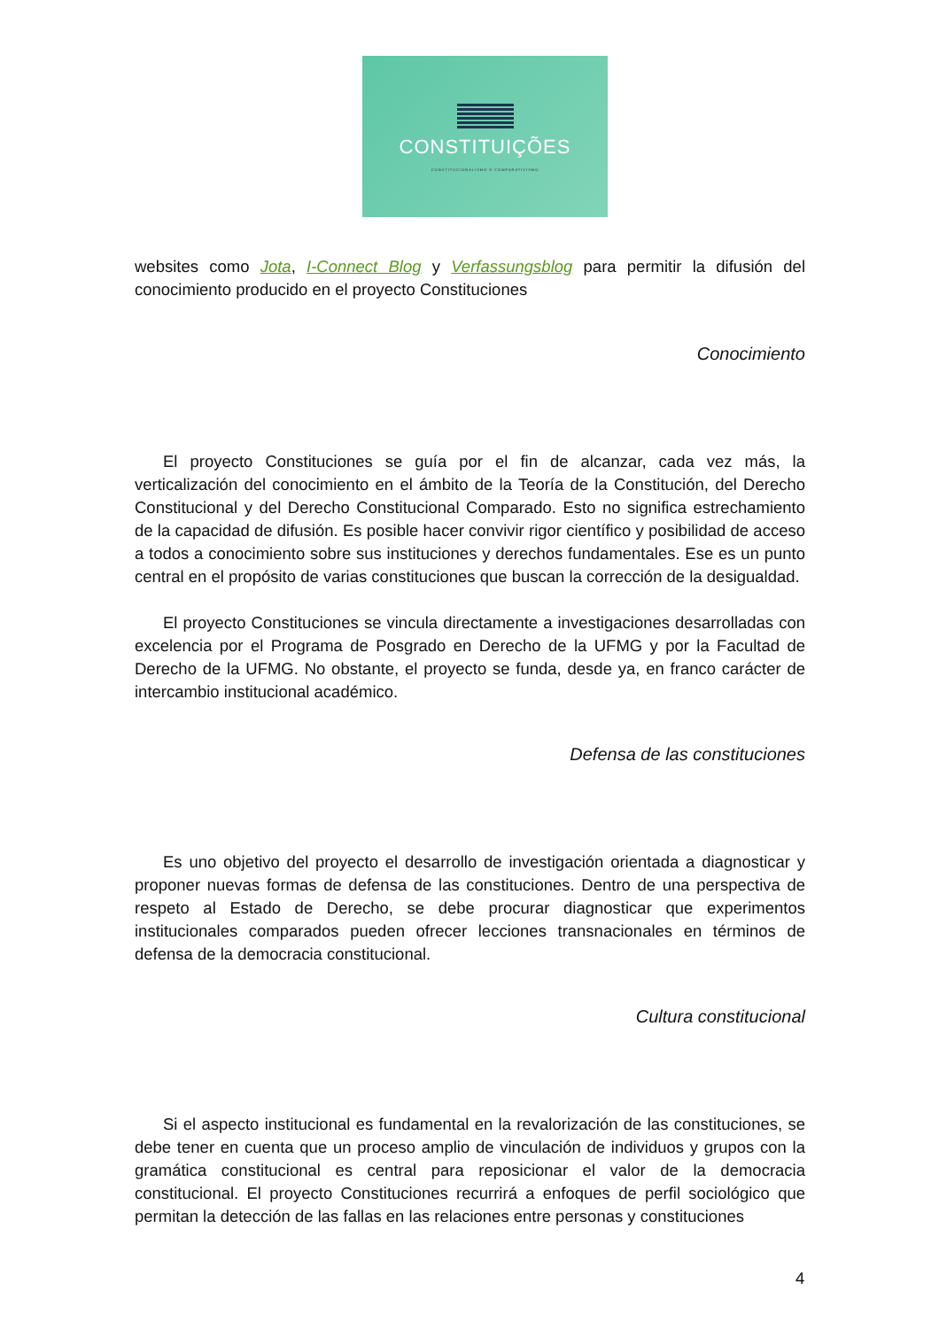CONSTITUIÇÕES
CONSTITUCIONALISMO E COMPARATIVISMO
websites como Jota, I-Connect Blog y Verfassungsblog para permitir la difusión del conocimiento producido en el proyecto Constituciones
Conocimiento
El proyecto Constituciones se guía por el fin de alcanzar, cada vez más, la verticalización del conocimiento en el ámbito de la Teoría de la Constitución, del Derecho Constitucional y del Derecho Constitucional Comparado. Esto no significa estrechamiento de la capacidad de difusión. Es posible hacer convivir rigor científico y posibilidad de acceso a todos a conocimiento sobre sus instituciones y derechos fundamentales. Ese es un punto central en el propósito de varias constituciones que buscan la corrección de la desigualdad.
El proyecto Constituciones se vincula directamente a investigaciones desarrolladas con excelencia por el Programa de Posgrado en Derecho de la UFMG y por la Facultad de Derecho de la UFMG. No obstante, el proyecto se funda, desde ya, en franco carácter de intercambio institucional académico.
Defensa de las constituciones
Es uno objetivo del proyecto el desarrollo de investigación orientada a diagnosticar y proponer nuevas formas de defensa de las constituciones. Dentro de una perspectiva de respeto al Estado de Derecho, se debe procurar diagnosticar que experimentos institucionales comparados pueden ofrecer lecciones transnacionales en términos de defensa de la democracia constitucional.
Cultura constitucional
Si el aspecto institucional es fundamental en la revalorización de las constituciones, se debe tener en cuenta que un proceso amplio de vinculación de individuos y grupos con la gramática constitucional es central para reposicionar el valor de la democracia constitucional. El proyecto Constituciones recurrirá a enfoques de perfil sociológico que permitan la detección de las fallas en las relaciones entre personas y constituciones
4